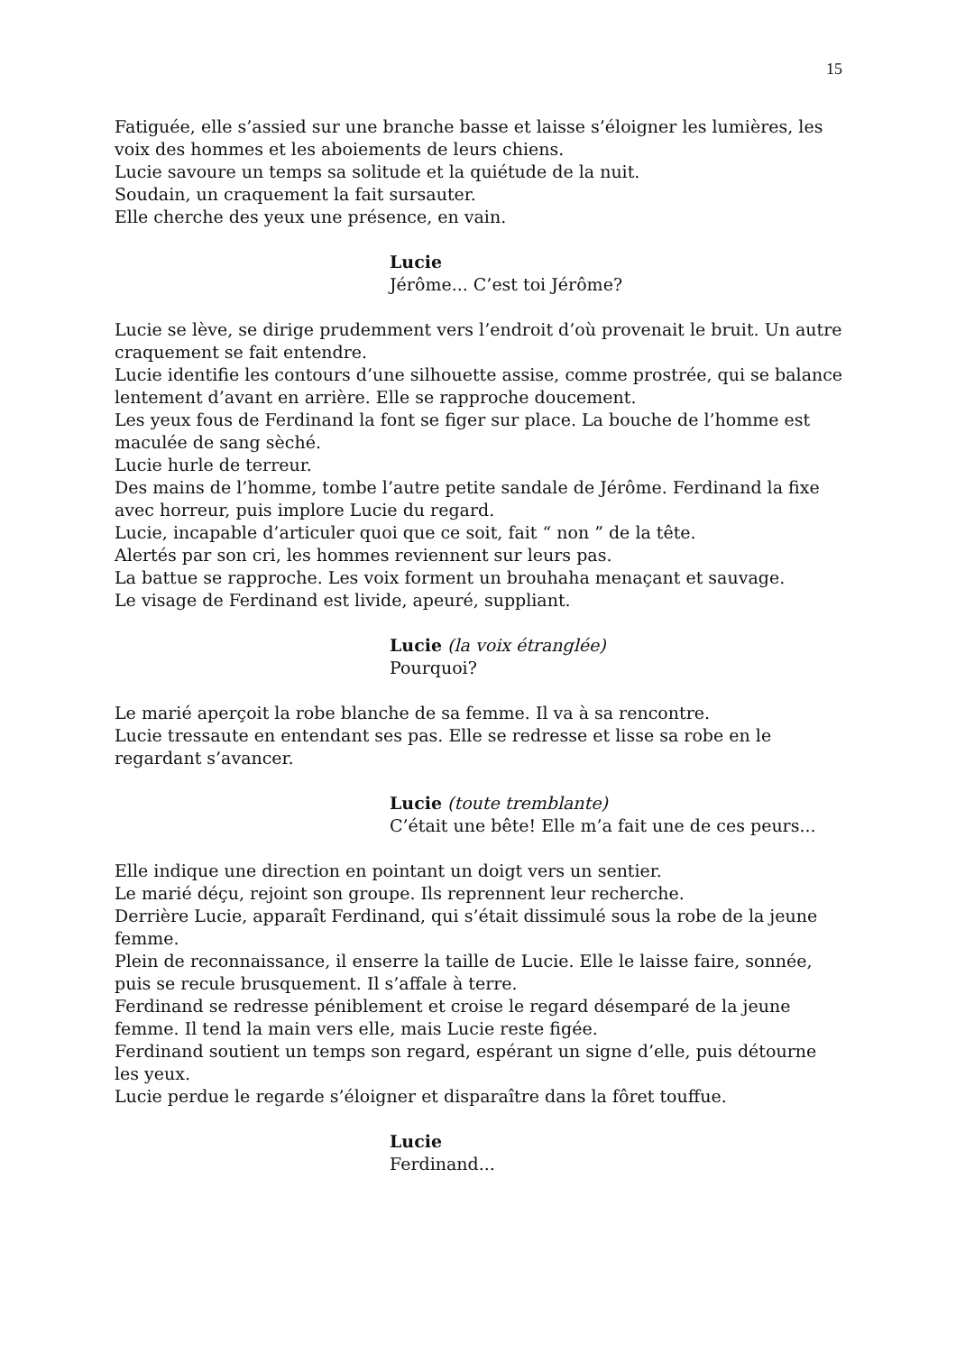15
Fatiguée, elle s’assied sur une branche basse et laisse s’éloigner les lumières, les voix des hommes et les aboiements de leurs chiens.
Lucie savoure un temps sa solitude et la quiétude de la nuit.
Soudain, un craquement la fait sursauter.
Elle cherche des yeux une présence, en vain.
Lucie
Jérôme... C’est toi Jérôme?
Lucie se lève, se dirige prudemment vers l’endroit d’où provenait le bruit. Un autre craquement se fait entendre.
Lucie identifie les contours d’une silhouette assise, comme prostrée, qui se balance lentement d’avant en arrière. Elle se rapproche doucement.
Les yeux fous de Ferdinand la font se figer sur place. La bouche de l’homme est maculée de sang sèché.
Lucie hurle de terreur.
Des mains de l’homme, tombe l’autre petite sandale de Jérôme. Ferdinand la fixe avec horreur, puis implore Lucie du regard.
Lucie, incapable d’articuler quoi que ce soit, fait “ non ” de la tête.
Alertés par son cri, les hommes reviennent sur leurs pas.
La battue se rapproche. Les voix forment un brouhaha menaçant et sauvage.
Le visage de Ferdinand est livide, apeuré, suppliant.
Lucie (la voix étranglée)
Pourquoi?
Le marié aperçoit la robe blanche de sa femme. Il va à sa rencontre.
Lucie tressaute en entendant ses pas. Elle se redresse et lisse sa robe en le regardant s’avancer.
Lucie (toute tremblante)
C’était une bête! Elle m’a fait une de ces peurs...
Elle indique une direction en pointant un doigt vers un sentier.
Le marié déçu, rejoint son groupe. Ils reprennent leur recherche.
Derrière Lucie, apparaît Ferdinand, qui s’était dissimulé sous la robe de la jeune femme.
Plein de reconnaissance, il enserre la taille de Lucie. Elle le laisse faire, sonnée, puis se recule brusquement. Il s’affale à terre.
Ferdinand se redresse péniblement et croise le regard désemparé de la jeune femme. Il tend la main vers elle, mais Lucie reste figée.
Ferdinand soutient un temps son regard, espérant un signe d’elle, puis détourne les yeux.
Lucie perdue le regarde s’éloigner et disparaître dans la fôret touffue.
Lucie
Ferdinand...